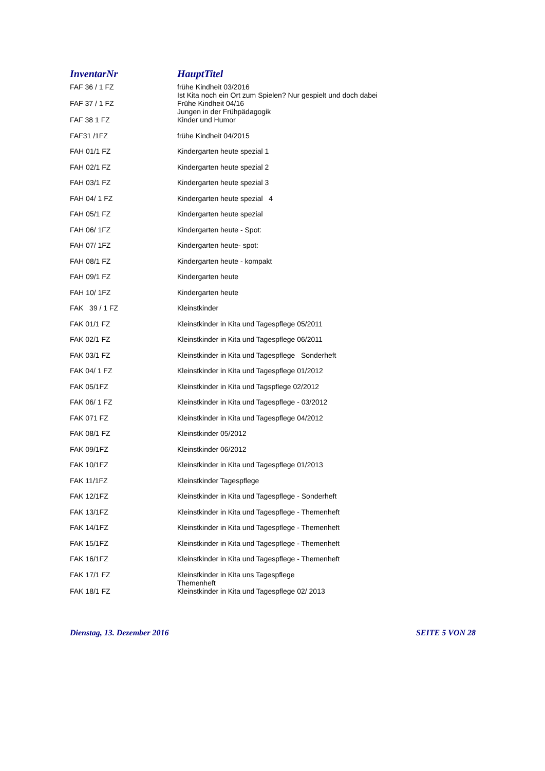| InventarNr | HauptTitel |
| --- | --- |
| FAF 36 / 1 FZ | frühe Kindheit 03/2016 Ist Kita noch ein Ort zum Spielen? Nur gespielt und doch dabei |
| FAF 37 / 1 FZ | Frühe Kindheit 04/16 Jungen in der Frühpädagogik |
| FAF 38 1 FZ | Kinder und Humor |
| FAF31 /1FZ | frühe Kindheit 04/2015 |
| FAH 01/1 FZ | Kindergarten heute spezial 1 |
| FAH 02/1 FZ | Kindergarten heute spezial 2 |
| FAH 03/1 FZ | Kindergarten heute spezial 3 |
| FAH 04/ 1 FZ | Kindergarten heute spezial 4 |
| FAH 05/1 FZ | Kindergarten heute spezial |
| FAH 06/ 1FZ | Kindergarten heute - Spot: |
| FAH 07/ 1FZ | Kindergarten heute- spot: |
| FAH 08/1 FZ | Kindergarten heute - kompakt |
| FAH 09/1 FZ | Kindergarten heute |
| FAH 10/ 1FZ | Kindergarten heute |
| FAK 39 / 1 FZ | Kleinstkinder |
| FAK 01/1 FZ | Kleinstkinder in Kita und Tagespflege 05/2011 |
| FAK 02/1 FZ | Kleinstkinder in Kita und Tagespflege 06/2011 |
| FAK 03/1 FZ | Kleinstkinder in Kita und Tagespflege Sonderheft |
| FAK 04/ 1 FZ | Kleinstkinder in Kita und Tagespflege 01/2012 |
| FAK 05/1FZ | Kleinstkinder in Kita und Tagspflege 02/2012 |
| FAK 06/ 1 FZ | Kleinstkinder in Kita und Tagespflege - 03/2012 |
| FAK 071 FZ | Kleinstkinder in Kita und Tagespflege 04/2012 |
| FAK 08/1 FZ | Kleinstkinder 05/2012 |
| FAK 09/1FZ | Kleinstkinder 06/2012 |
| FAK 10/1FZ | Kleinstkinder in Kita und Tagespflege 01/2013 |
| FAK 11/1FZ | Kleinstkinder Tagespflege |
| FAK 12/1FZ | Kleinstkinder in Kita und Tagespflege - Sonderheft |
| FAK 13/1FZ | Kleinstkinder in Kita und Tagespflege - Themenheft |
| FAK 14/1FZ | Kleinstkinder in Kita und Tagespflege - Themenheft |
| FAK 15/1FZ | Kleinstkinder in Kita und Tagespflege - Themenheft |
| FAK 16/1FZ | Kleinstkinder in Kita und Tagespflege - Themenheft |
| FAK 17/1 FZ | Kleinstkinder in Kita uns Tagespflege Themenheft |
| FAK 18/1 FZ | Kleinstkinder in Kita und Tagespflege 02/ 2013 |
Dienstag, 13. Dezember 2016 SEITE 5 VON 28